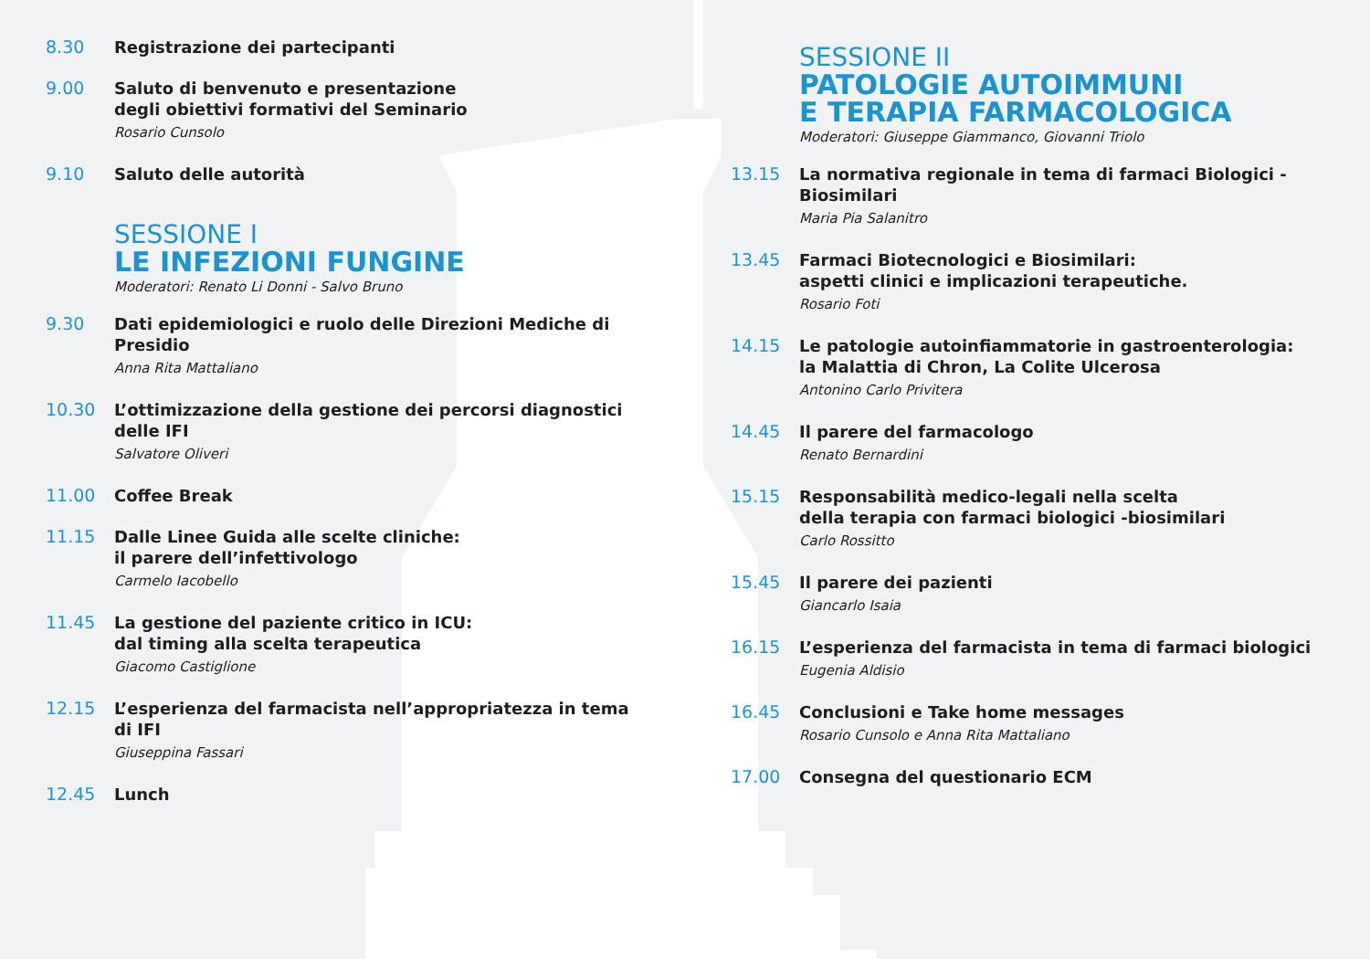8.30
Registrazione dei partecipanti
9.00
Saluto di benvenuto e presentazione
degli obiettivi formativi del Seminario
Rosario Cunsolo
9.10
Saluto delle autorità
SESSIONE I
LE INFEZIONI FUNGINE
Moderatori: Renato Li Donni - Salvo Bruno
9.30
Dati epidemiologici e ruolo delle Direzioni Mediche di Presidio
Anna Rita Mattaliano
10.30
L’ottimizzazione della gestione dei percorsi diagnostici delle IFI
Salvatore Oliveri
11.00
Coffee Break
11.15
Dalle Linee Guida alle scelte cliniche:
il parere dell’infettivologo
Carmelo Iacobello
11.45
La gestione del paziente critico in ICU:
dal timing alla scelta terapeutica
Giacomo Castiglione
12.15
L’esperienza del farmacista nell’appropriatezza in tema di IFI
Giuseppina Fassari
12.45
Lunch
SESSIONE II
PATOLOGIE AUTOIMMUNI
E TERAPIA FARMACOLOGICA
Moderatori: Giuseppe Giammanco, Giovanni Triolo
13.15
La normativa regionale in tema di farmaci Biologici - Biosimilari
Maria Pia Salanitro
13.45
Farmaci Biotecnologici e Biosimilari:
aspetti clinici e implicazioni terapeutiche.
Rosario Foti
14.15
Le patologie autoinfiammatorie in gastroenterologia:
la Malattia di Chron, La Colite Ulcerosa
Antonino Carlo Privitera
14.45
Il parere del farmacologo
Renato Bernardini
15.15
Responsabilità medico-legali nella scelta
della terapia con farmaci biologici -biosimilari
Carlo Rossitto
15.45
Il parere dei pazienti
Giancarlo Isaia
16.15
L’esperienza del farmacista in tema di farmaci biologici
Eugenia Aldisio
16.45
Conclusioni e Take home messages
Rosario Cunsolo e Anna Rita Mattaliano
17.00
Consegna del questionario ECM